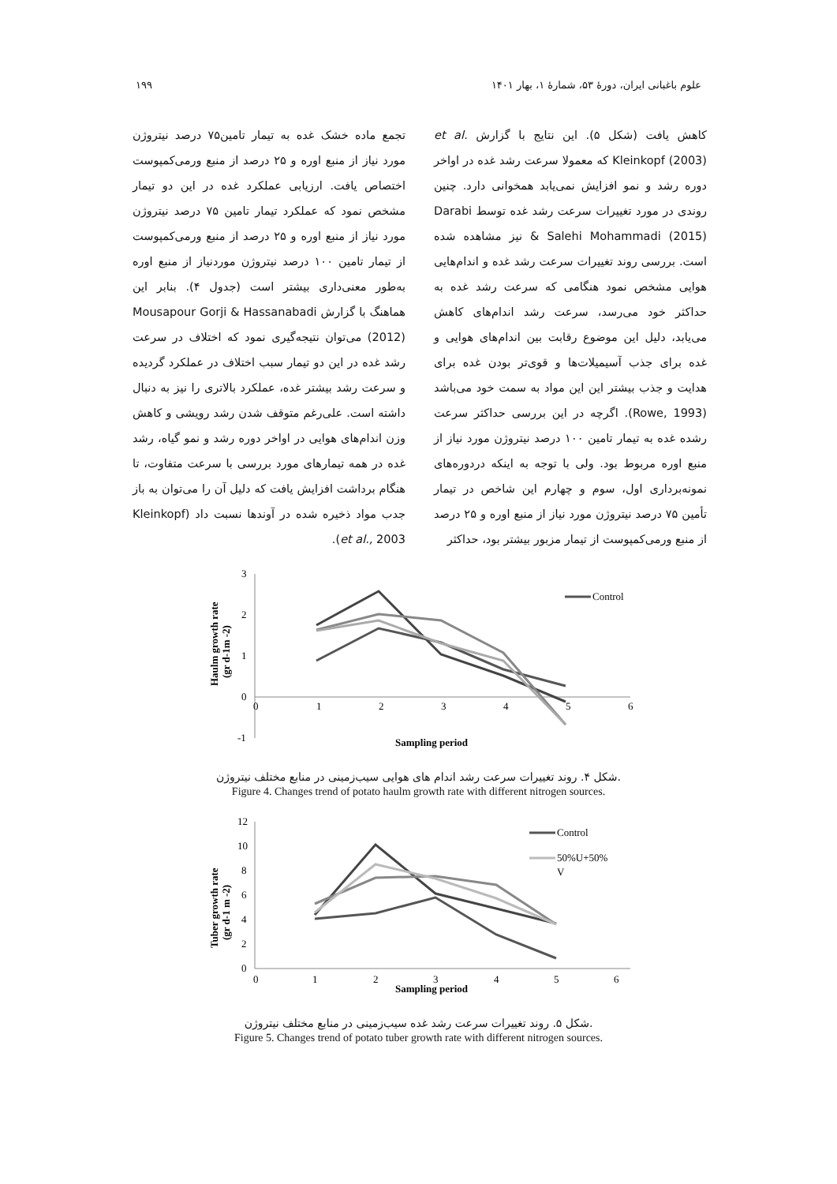علوم باغبانی ایران، دورهٔ ۵۳، شمارهٔ ۱، بهار ۱۴۰۱ ۱۹۹
کاهش یافت (شکل ۵). این نتایج با گزارش et al. Kleinkopf (2003) که معمولا سرعت رشد غده در اواخر دوره رشد و نمو افزایش نمی‌یابد همخوانی دارد. چنین روندی در مورد تغییرات سرعت رشد غده توسط Darabi & Salehi Mohammadi (2015) نیز مشاهده شده است. بررسی روند تغییرات سرعت رشد غده و اندام‌هایی هوایی مشخص نمود هنگامی که سرعت رشد غده به حداکثر خود می‌رسد، سرعت رشد اندام‌های کاهش می‌یابد، دلیل این موضوع رقابت بین اندام‌های هوایی و غده برای جذب آسیمیلات‌ها و قوی‌تر بودن غده برای هدایت و جذب بیشتر این این مواد به سمت خود می‌باشد (Rowe, 1993). اگرچه در این بررسی حداکثر سرعت رشده غده به تیمار تامین ۱۰۰ درصد نیتروژن مورد نیاز از منبع اوره مربوط بود. ولی با توجه به اینکه دردوره‌های نمونه‌برداری اول، سوم و چهارم این شاخص در تیمار تأمین ۷۵ درصد نیتروژن مورد نیاز از منبع اوره و ۲۵ درصد از منبع ورمی‌کمپوست از تیمار مزبور بیشتر بود، حداکثر
تجمع ماده خشک غده به تیمار تامین۷۵ درصد نیتروژن مورد نیاز از منبع اوره و ۲۵ درصد از منبع ورمی‌کمپوست اختصاص یافت. ارزیابی عملکرد غده در این دو تیمار مشخص نمود که عملکرد تیمار تامین ۷۵ درصد نیتروژن مورد نیاز از منبع اوره و ۲۵ درصد از منبع ورمی‌کمپوست از تیمار تامین ۱۰۰ درصد نیتروژن موردنیاز از منبع اوره به‌طور معنی‌داری بیشتر است (جدول ۴). بنابر این هماهنگ با گزارش Mousapour Gorji & Hassanabadi (2012) می‌توان نتیجه‌گیری نمود که اختلاف در سرعت رشد غده در این دو تیمار سبب اختلاف در عملکرد گردیده و سرعت رشد بیشتر غده، عملکرد بالاتری را نیز به دنبال داشته است. علی‌رغم متوقف شدن رشد رویشی و کاهش وزن اندام‌های هوایی در اواخر دوره رشد و نمو گیاه، رشد غده در همه تیمارهای مورد بررسی با سرعت متفاوت، تا هنگام برداشت افزایش یافت که دلیل آن را می‌توان به باز جدب مواد ذخیره شده در آوندها نسبت داد (Kleinkopf et al., 2003).
3
2
1
0
-1
0
1
2
3
4
5
6
Sampling period
Haulm growth rate
(gr d-1m -2)
Control
شکل ۴. روند تغییرات سرعت رشد اندام های هوایی سیب‌زمینی در منابع مختلف نیتروژن.
Figure 4. Changes trend of potato haulm growth rate with different nitrogen sources.
12
10
8
6
4
2
0
0
1
2
3
4
5
6
Sampling period
Tuber growth rate
(gr d-1 m -2)
Control
50%U+50%
V
شکل ۵. روند تغییرات سرعت رشد غده سیب‌زمینی در منابع مختلف نیتروژن.
Figure 5. Changes trend of potato tuber growth rate with different nitrogen sources.